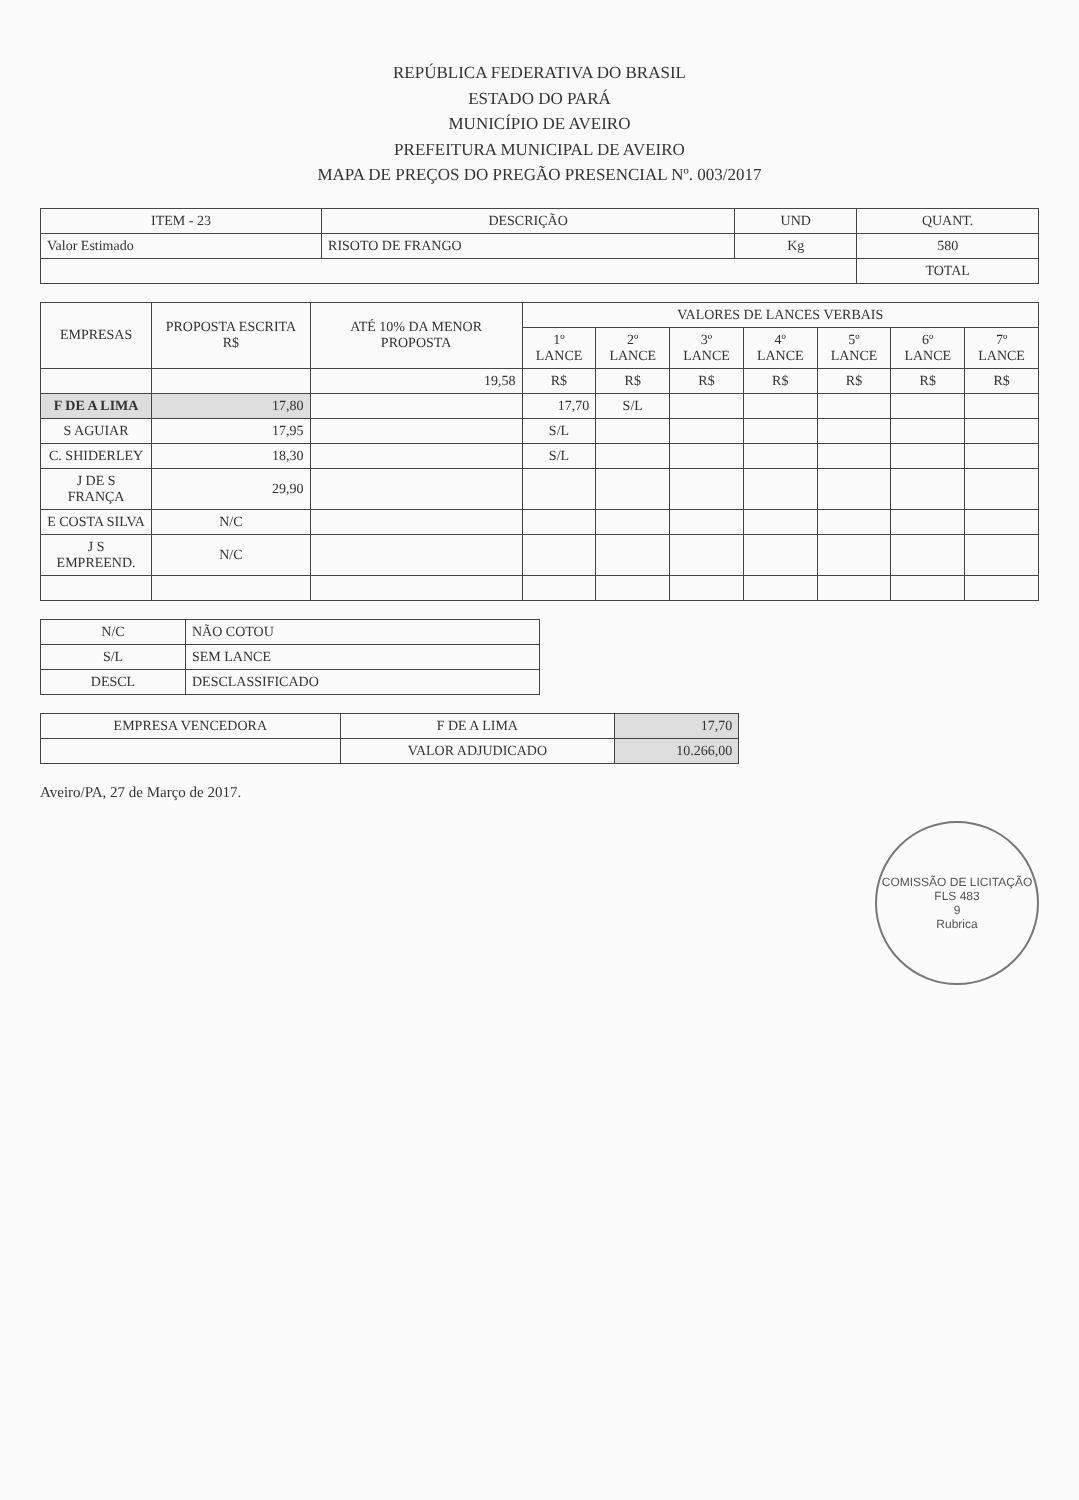REPÚBLICA FEDERATIVA DO BRASIL
ESTADO DO PARÁ
MUNICÍPIO DE AVEIRO
PREFEITURA MUNICIPAL DE AVEIRO
MAPA DE PREÇOS DO PREGÃO PRESENCIAL Nº. 003/2017
| ITEM - 23 | DESCRIÇÃO | UND | QUANT. |
| --- | --- | --- | --- |
| Valor Estimado | RISOTO DE FRANGO | Kg | 580 |
| | | | TOTAL |
| EMPRESAS | PROPOSTA ESCRITA R$ | ATÉ 10% DA MENOR PROPOSTA | VALORES DE LANCES VERBAIS | | | | | | |
| --- | --- | --- | --- | --- | --- | --- | --- | --- | --- |
| | | | 1º LANCE | 2º LANCE | 3º LANCE | 4º LANCE | 5º LANCE | 6º LANCE | 7º LANCE |
| | | 19,58 | R$ | R$ | R$ | R$ | R$ | R$ | R$ |
| F DE A LIMA | 17,80 | | 17,70 | S/L | | | | | |
| S AGUIAR | 17,95 | | S/L | | | | | | |
| C. SHIDERLEY | 18,30 | | S/L | | | | | | |
| J DE S FRANÇA | 29,90 | | | | | | | | |
| E COSTA SILVA | N/C | | | | | | | | |
| J S EMPREEND. | N/C | | | | | | | | |
| N/C | NÃO COTOU |
| S/L | SEM LANCE |
| DESCL | DESCLASSIFICADO |
| EMPRESA VENCEDORA | F DE A LIMA | 17,70 |
| | VALOR ADJUDICADO | 10.266,00 |
Aveiro/PA, 27 de Março de 2017.
COMISSÃO DE LICITAÇÃO
FLS 483
9
Rubrica